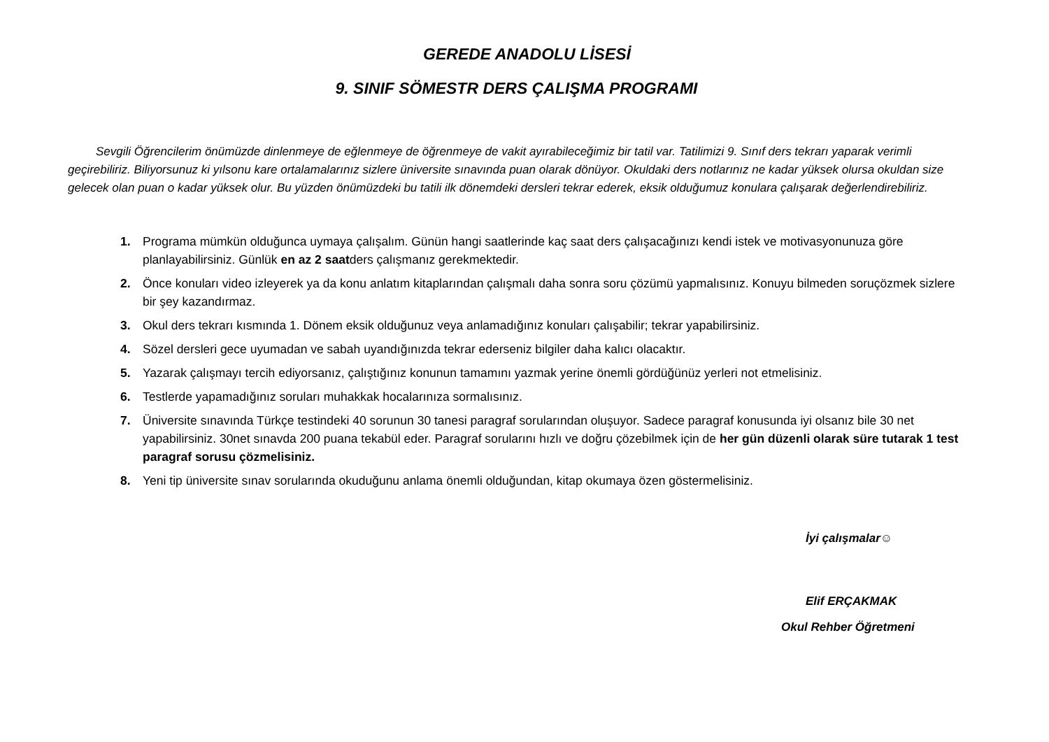GEREDE ANADOLU LİSESİ
9. SINIF SÖMESTR DERS ÇALIŞMA PROGRAMI
Sevgili Öğrencilerim önümüzde dinlenmeye de eğlenmeye de öğrenmeye de vakit ayırabileceğimiz bir tatil var. Tatilimizi 9. Sınıf ders tekrarı yaparak verimli geçirebiliriz. Biliyorsunuz ki yılsonu kare ortalamalarınız sizlere üniversite sınavında puan olarak dönüyor. Okuldaki ders notlarınız ne kadar yüksek olursa okuldan size gelecek olan puan o kadar yüksek olur. Bu yüzden önümüzdeki bu tatili ilk dönemdeki dersleri tekrar ederek, eksik olduğumuz konulara çalışarak değerlendirebiliriz.
1. Programa mümkün olduğunca uymaya çalışalım. Günün hangi saatlerinde kaç saat ders çalışacağınızı kendi istek ve motivasyonunuza göre planlayabilirsiniz. Günlük en az 2 saatders çalışmanız gerekmektedir.
2. Önce konuları video izleyerek ya da konu anlatım kitaplarından çalışmalı daha sonra soru çözümü yapmalısınız. Konuyu bilmeden soruçözmek sizlere bir şey kazandırmaz.
3. Okul ders tekrarı kısmında 1. Dönem eksik olduğunuz veya anlamadığınız konuları çalışabilir; tekrar yapabilirsiniz.
4. Sözel dersleri gece uyumadan ve sabah uyandığınızda tekrar ederseniz bilgiler daha kalıcı olacaktır.
5. Yazarak çalışmayı tercih ediyorsanız, çalıştığınız konunun tamamını yazmak yerine önemli gördüğünüz yerleri not etmelisiniz.
6. Testlerde yapamadığınız soruları muhakkak hocalarınıza sormalısınız.
7. Üniversite sınavında Türkçe testindeki 40 sorunun 30 tanesi paragraf sorularından oluşuyor. Sadece paragraf konusunda iyi olsanız bile 30 net yapabilirsiniz. 30net sınavda 200 puana tekabül eder. Paragraf sorularını hızlı ve doğru çözebilmek için de her gün düzenli olarak süre tutarak 1 test paragraf sorusu çözmelisiniz.
8. Yeni tip üniversite sınav sorularında okuduğunu anlama önemli olduğundan, kitap okumaya özen göstermelisiniz.
İyi çalışmalar☺
Elif ERÇAKMAK
Okul Rehber Öğretmeni